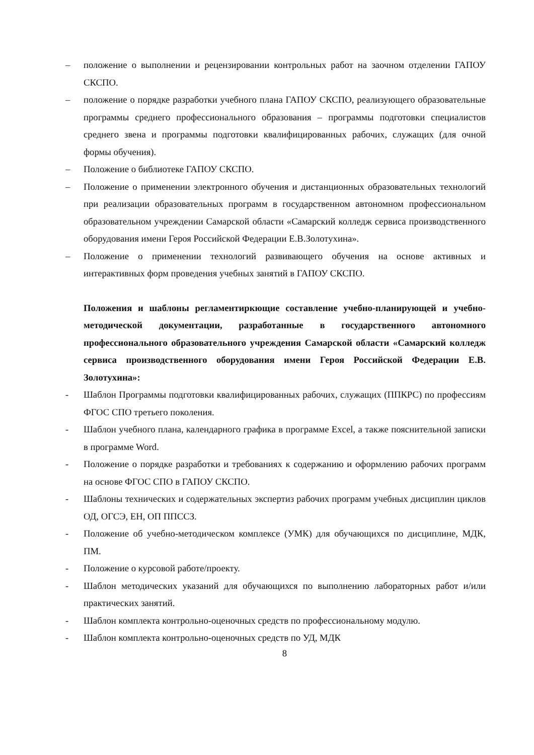– положение о выполнении и рецензировании контрольных работ на заочном отделении ГАПОУ СКСПО.
– положение о порядке разработки учебного плана ГАПОУ СКСПО, реализующего образовательные программы среднего профессионального образования – программы подготовки специалистов среднего звена и программы подготовки квалифицированных рабочих, служащих (для очной формы обучения).
– Положение о библиотеке ГАПОУ СКСПО.
– Положение о применении электронного обучения и дистанционных образовательных технологий при реализации образовательных программ в государственном автономном профессиональном образовательном учреждении Самарской области «Самарский колледж сервиса производственного оборудования имени Героя Российской Федерации Е.В.Золотухина».
– Положение о применении технологий развивающего обучения на основе активных и интерактивных форм проведения учебных занятий в ГАПОУ СКСПО.
Положения и шаблоны регламентиркющие составление учебно-планирующей и учебно-методической документации, разработанные в государственного автономного профессионального образовательного учреждения Самарской области «Самарский колледж сервиса производственного оборудования имени Героя Российской Федерации Е.В. Золотухина»:
- Шаблон Программы подготовки квалифицированных рабочих, служащих (ППКРС) по профессиям ФГОС СПО третьего поколения.
- Шаблон учебного плана, календарного графика в программе Excel, а также пояснительной записки в программе Word.
- Положение о порядке разработки и требованиях к содержанию и оформлению рабочих программ на основе ФГОС СПО в ГАПОУ СКСПО.
- Шаблоны технических и содержательных экспертиз рабочих программ учебных дисциплин циклов ОД, ОГСЭ, ЕН, ОП ППССЗ.
- Положение об учебно-методическом комплексе (УМК) для обучающихся по дисциплине, МДК, ПМ.
- Положение о курсовой работе/проекту.
- Шаблон методических указаний для обучающихся по выполнению лабораторных работ и/или практических занятий.
- Шаблон комплекта контрольно-оценочных средств по профессиональному модулю.
- Шаблон комплекта контрольно-оценочных средств по УД, МДК
8